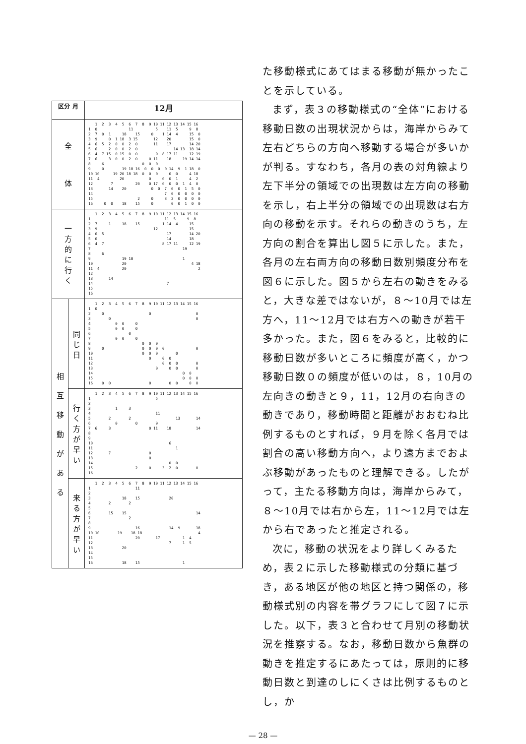| 区分 月 | | 12月 |
| --- | --- | --- |
| 全 体 | | 1 2 3 4 5 6 7 8 9 10 11 12 13 14 15 16 1 0 11 5 11 5 9 8 2 7 0 1 18 15 0 1 14 4 15 0 3 9 0 1 18 3 15 12 20 15 0 4 6 5 2 0 0 2 0 11 17 14 20 5 6 2 0 0 2 0 14 13 18 14 6 4 7 15 0 15 0 0 9 8 17 11 12 19 7 6 3 0 0 2 0 0 11 18 19 14 14 8 6 0 0 0 9 0 19 18 16 0 0 0 0 14 9 1 18 0 10 10 19 20 18 18 0 0 0 6 0 4 18 11 4 20 0 0 0 1 4 2 12 7 20 0 17 0 0 0 1 4 0 13 14 20 0 0 7 0 0 1 5 0 14 7 0 0 0 0 0 15 2 0 3 2 0 0 0 0 16 0 0 18 15 0 0 0 1 0 0 |
| 一 方 的 に 行 く | | 1 2 3 4 5 6 7 8 9 10 11 12 13 14 15 16 1 11 5 9 8 2 7 1 18 15 1 14 4 15 3 9 12 15 4 6 5 17 14 20 5 6 14 18 6 4 7 8 17 11 12 19 7 19 8 6 9 19 18 1 10 20 4 18 11 4 20 2 12 13 14 14 7 15 16 |
| 相 互 移 動 が あ る | 同 じ 日 | 1 2 3 4 5 6 7 8 9 10 11 12 13 14 15 16 1 0 2 0 0 0 3 0 0 4 0 0 0 5 0 0 0 6 0 7 0 0 0 8 0 0 0 9 0 0 0 0 0 0 10 0 0 0 0 11 0 0 0 12 0 0 0 0 13 0 0 0 0 14 0 0 15 0 0 0 16 0 0 0 0 0 0 0 |
| | 行 く 方 が 早 い | 1 2 3 4 5 6 7 8 9 10 11 12 13 14 15 16 1 5 2 3 1 3 4 11 5 2 2 13 14 6 0 0 9 7 6 3 0 11 18 14 8 9 10 6 11 1 12 7 0 13 0 14 0 0 15 2 0 3 2 0 0 16 |
| | 来 る 方 が 早 い | 1 2 3 4 5 6 7 8 9 10 11 12 13 14 15 16 1 11 2 3 18 15 20 4 2 2 5 6 15 15 14 7 2 8 9 16 14 9 18 10 10 19 18 18 4 11 20 17 1 4 12 7 1 5 13 20 14 15 16 18 15 1 |
た移動様式にあてはまる移動が無かったことを示している。
まず，表３の移動様式の“全体”における移動日数の出現状況からは，海岸からみて左右どちらの方向へ移動する場合が多いかが判る。すなわち，各月の表の対角線より左下半分の領域での出現数は左方向の移動を示し，右上半分の領域での出現数は右方向の移動を示す。それらの動きのうち，左方向の割合を算出し図５に示した。また，各月の左右両方向の移動日数別頻度分布を図６に示した。図５から左右の動きをみると，大きな差ではないが，８～10月では左方へ，11～12月では右方への動きが若干多かった。また，図６をみると，比較的に移動日数が多いところに頻度が高く，かつ移動日数０の頻度が低いのは，８，10月の左向きの動きと９，11，12月の右向きの動きであり，移動時間と距離がおおむね比例するものとすれば，９月を除く各月では割合の高い移動方向へ，より遠方までおよぶ移動があったものと理解できる。したがって，主たる移動方向は，海岸からみて，８～10月では右から左，11～12月では左から右であったと推定される。
次に，移動の状況をより詳しくみるため，表２に示した移動様式の分類に基づき，ある地区が他の地区と持つ関係の，移動様式別の内容を帯グラフにして図７に示した。以下，表３と合わせて月別の移動状況を推察する。なお，移動日数から魚群の動きを推定するにあたっては，原則的に移動日数と到達のしにくさは比例するものとし，か
— 28 —